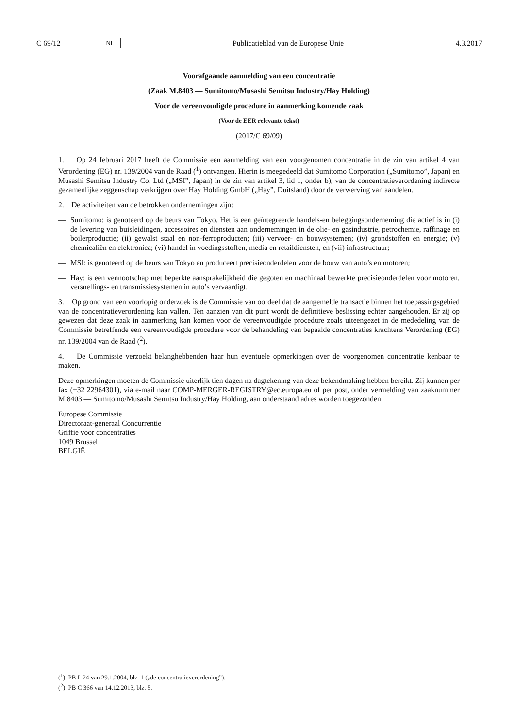C 69/12 NL Publicatieblad van de Europese Unie 4.3.2017
Voorafgaande aanmelding van een concentratie
(Zaak M.8403 — Sumitomo/Musashi Semitsu Industry/Hay Holding)
Voor de vereenvoudigde procedure in aanmerking komende zaak
(Voor de EER relevante tekst)
(2017/C 69/09)
1. Op 24 februari 2017 heeft de Commissie een aanmelding van een voorgenomen concentratie in de zin van artikel 4 van Verordening (EG) nr. 139/2004 van de Raad (<sup>1</sup>) ontvangen. Hierin is meegedeeld dat Sumitomo Corporation („Sumitomo”, Japan) en Musashi Semitsu Industry Co. Ltd („MSI”, Japan) in de zin van artikel 3, lid 1, onder b), van de concentratieverordening indirecte gezamenlijke zeggenschap verkrijgen over Hay Holding GmbH („Hay”, Duitsland) door de verwerving van aandelen.
2. De activiteiten van de betrokken ondernemingen zijn:
— Sumitomo: is genoteerd op de beurs van Tokyo. Het is een geïntegreerde handels-en beleggingsonderneming die actief is in (i) de levering van buisleidingen, accessoires en diensten aan ondernemingen in de olie- en gasindustrie, petrochemie, raffinage en boilerproductie; (ii) gewalst staal en non-ferroproducten; (iii) vervoer- en bouwsystemen; (iv) grondstoffen en energie; (v) chemicaliën en elektronica; (vi) handel in voedingsstoffen, media en retaildiensten, en (vii) infrastructuur;
— MSI: is genoteerd op de beurs van Tokyo en produceert precisieonderdelen voor de bouw van auto’s en motoren;
— Hay: is een vennootschap met beperkte aansprakelijkheid die gegoten en machinaal bewerkte precisieonderdelen voor motoren, versnellings- en transmissiesystemen in auto’s vervaardigt.
3. Op grond van een voorlopig onderzoek is de Commissie van oordeel dat de aangemelde transactie binnen het toepassingsgebied van de concentratieverordening kan vallen. Ten aanzien van dit punt wordt de definitieve beslissing echter aangehouden. Er zij op gewezen dat deze zaak in aanmerking kan komen voor de vereenvoudigde procedure zoals uiteengezet in de mededeling van de Commissie betreffende een vereenvoudigde procedure voor de behandeling van bepaalde concentraties krachtens Verordening (EG) nr. 139/2004 van de Raad (<sup>2</sup>).
4. De Commissie verzoekt belanghebbenden haar hun eventuele opmerkingen over de voorgenomen concentratie kenbaar te maken.
Deze opmerkingen moeten de Commissie uiterlijk tien dagen na dagtekening van deze bekendmaking hebben bereikt. Zij kunnen per fax (+32 22964301), via e-mail naar COMP-MERGER-REGISTRY@ec.europa.eu of per post, onder vermelding van zaaknummer M.8403 — Sumitomo/Musashi Semitsu Industry/Hay Holding, aan onderstaand adres worden toegezonden:
Europese Commissie
Directoraat-generaal Concurrentie
Griffie voor concentraties
1049 Brussel
BELGIË
(<sup>1</sup>) PB L 24 van 29.1.2004, blz. 1 („de concentratieverordening”).
(<sup>2</sup>) PB C 366 van 14.12.2013, blz. 5.